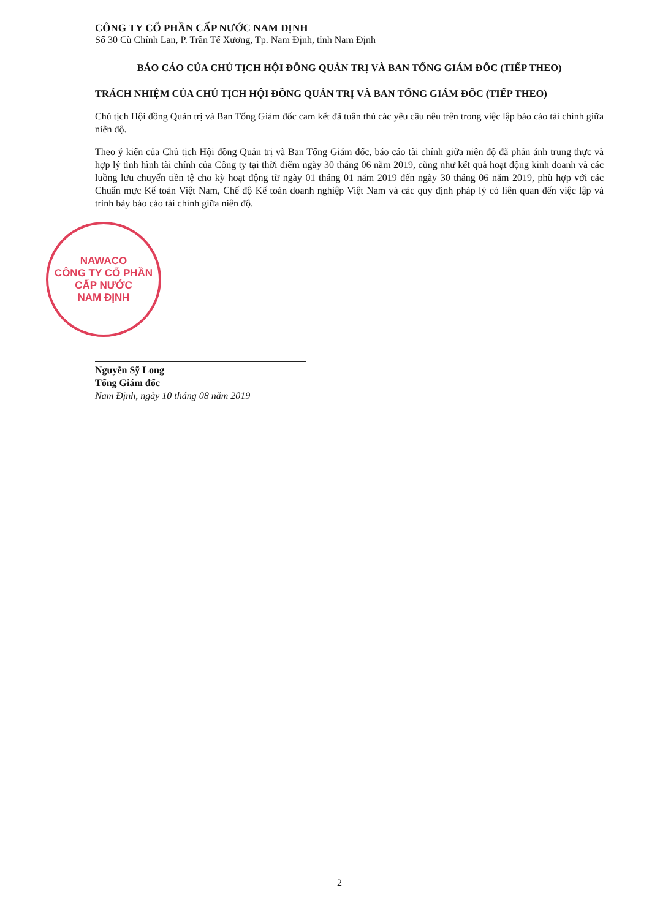CÔNG TY CỔ PHẦN CẤP NƯỚC NAM ĐỊNH
Số 30 Cù Chính Lan, P. Trần Tế Xương, Tp. Nam Định, tỉnh Nam Định
BÁO CÁO CỦA CHỦ TỊCH HỘI ĐỒNG QUẢN TRỊ VÀ BAN TỔNG GIÁM ĐỐC (TIẾP THEO)
TRÁCH NHIỆM CỦA CHỦ TỊCH HỘI ĐỒNG QUẢN TRỊ VÀ BAN TỔNG GIÁM ĐỐC (TIẾP THEO)
Chủ tịch Hội đồng Quản trị và Ban Tổng Giám đốc cam kết đã tuân thủ các yêu cầu nêu trên trong việc lập báo cáo tài chính giữa niên độ.
Theo ý kiến của Chủ tịch Hội đồng Quản trị và Ban Tổng Giám đốc, báo cáo tài chính giữa niên độ đã phản ánh trung thực và hợp lý tình hình tài chính của Công ty tại thời điểm ngày 30 tháng 06 năm 2019, cũng như kết quả hoạt động kinh doanh và các luồng lưu chuyển tiền tệ cho kỳ hoạt động từ ngày 01 tháng 01 năm 2019 đến ngày 30 tháng 06 năm 2019, phù hợp với các Chuẩn mực Kế toán Việt Nam, Chế độ Kế toán doanh nghiệp Việt Nam và các quy định pháp lý có liên quan đến việc lập và trình bày báo cáo tài chính giữa niên độ.
NAWACO
CÔNG TY CỔ PHẦN
CẤP NƯỚC
NAM ĐỊNH
Nguyễn Sỹ Long
Tổng Giám đốc
Nam Định, ngày 10 tháng 08 năm 2019
2